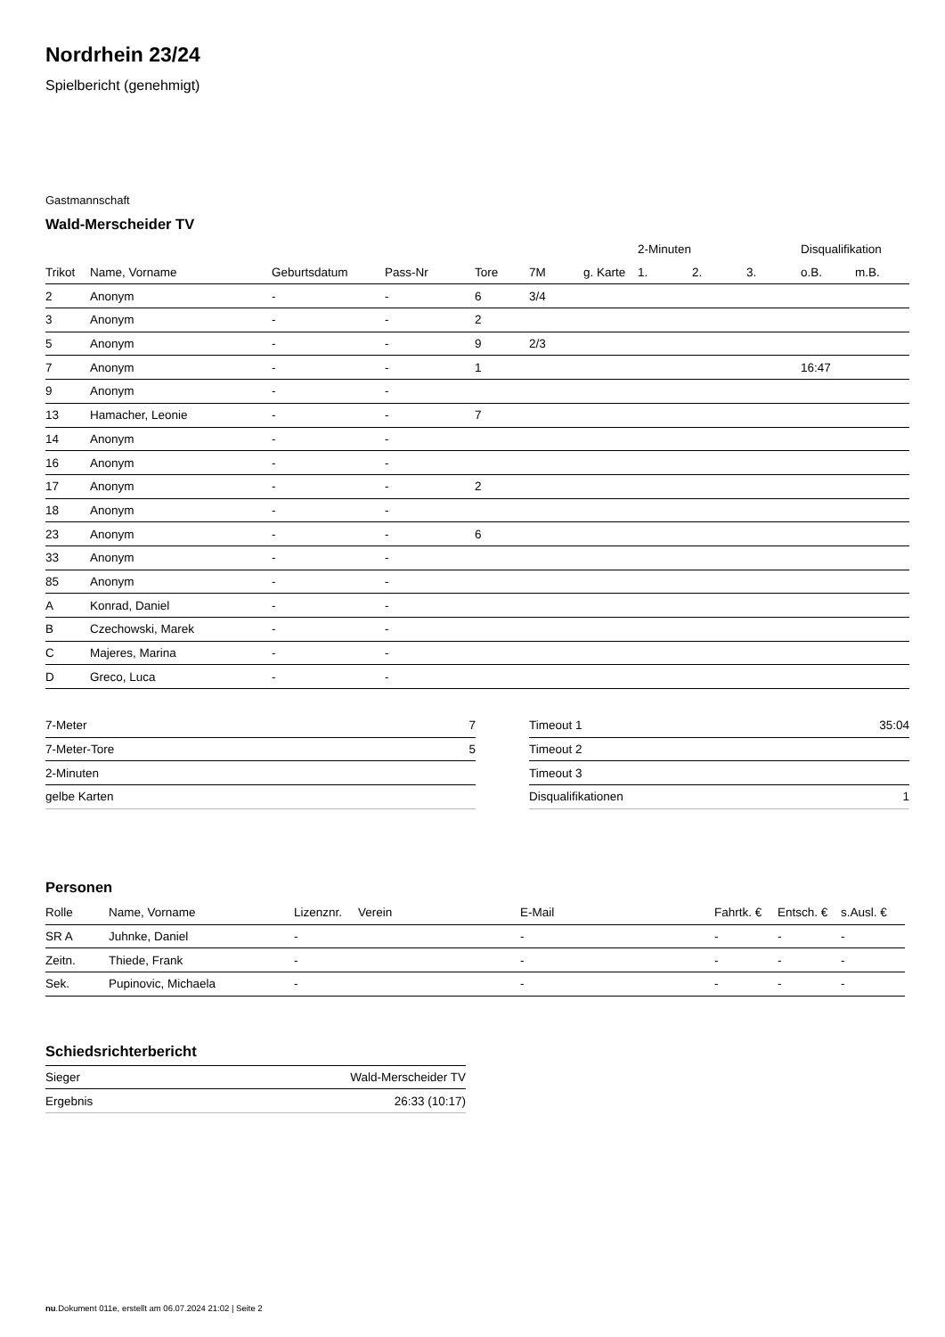Nordrhein 23/24
Spielbericht (genehmigt)
Gastmannschaft
Wald-Merscheider TV
| | | | | | | | 2-Minuten | | | Disqualifikation | |
| --- | --- | --- | --- | --- | --- | --- | --- | --- | --- | --- | --- |
| Trikot | Name, Vorname | Geburtsdatum | Pass-Nr | Tore | 7M | g. Karte | 1. | 2. | 3. | o.B. | m.B. |
| 2 | Anonym | - | - | 6 | 3/4 | | | | | | |
| 3 | Anonym | - | - | 2 | | | | | | | |
| 5 | Anonym | - | - | 9 | 2/3 | | | | | | |
| 7 | Anonym | - | - | 1 | | | | | | 16:47 | |
| 9 | Anonym | - | - | | | | | | | | |
| 13 | Hamacher, Leonie | - | - | 7 | | | | | | | |
| 14 | Anonym | - | - | | | | | | | | |
| 16 | Anonym | - | - | | | | | | | | |
| 17 | Anonym | - | - | 2 | | | | | | | |
| 18 | Anonym | - | - | | | | | | | | |
| 23 | Anonym | - | - | 6 | | | | | | | |
| 33 | Anonym | - | - | | | | | | | | |
| 85 | Anonym | - | - | | | | | | | | |
| A | Konrad, Daniel | - | - | | | | | | | | |
| B | Czechowski, Marek | - | - | | | | | | | | |
| C | Majeres, Marina | - | - | | | | | | | | |
| D | Greco, Luca | - | - | | | | | | | | |
| 7-Meter | 7 |
| 7-Meter-Tore | 5 |
| 2-Minuten | |
| gelbe Karten | |
| Timeout 1 | 35:04 |
| Timeout 2 | |
| Timeout 3 | |
| Disqualifikationen | 1 |
Personen
| Rolle | Name, Vorname | Lizenznr. | Verein | E-Mail | Fahrtk. € | Entsch. € | s.Ausl. € |
| --- | --- | --- | --- | --- | --- | --- | --- |
| SR A | Juhnke, Daniel | - | | - | - | - | - |
| Zeitn. | Thiede, Frank | - | | - | - | - | - |
| Sek. | Pupinovic, Michaela | - | | - | - | - | - |
Schiedsrichterbericht
| Sieger | Wald-Merscheider TV |
| Ergebnis | 26:33 (10:17) |
nu.Dokument 011e, erstellt am 06.07.2024 21:02 | Seite 2